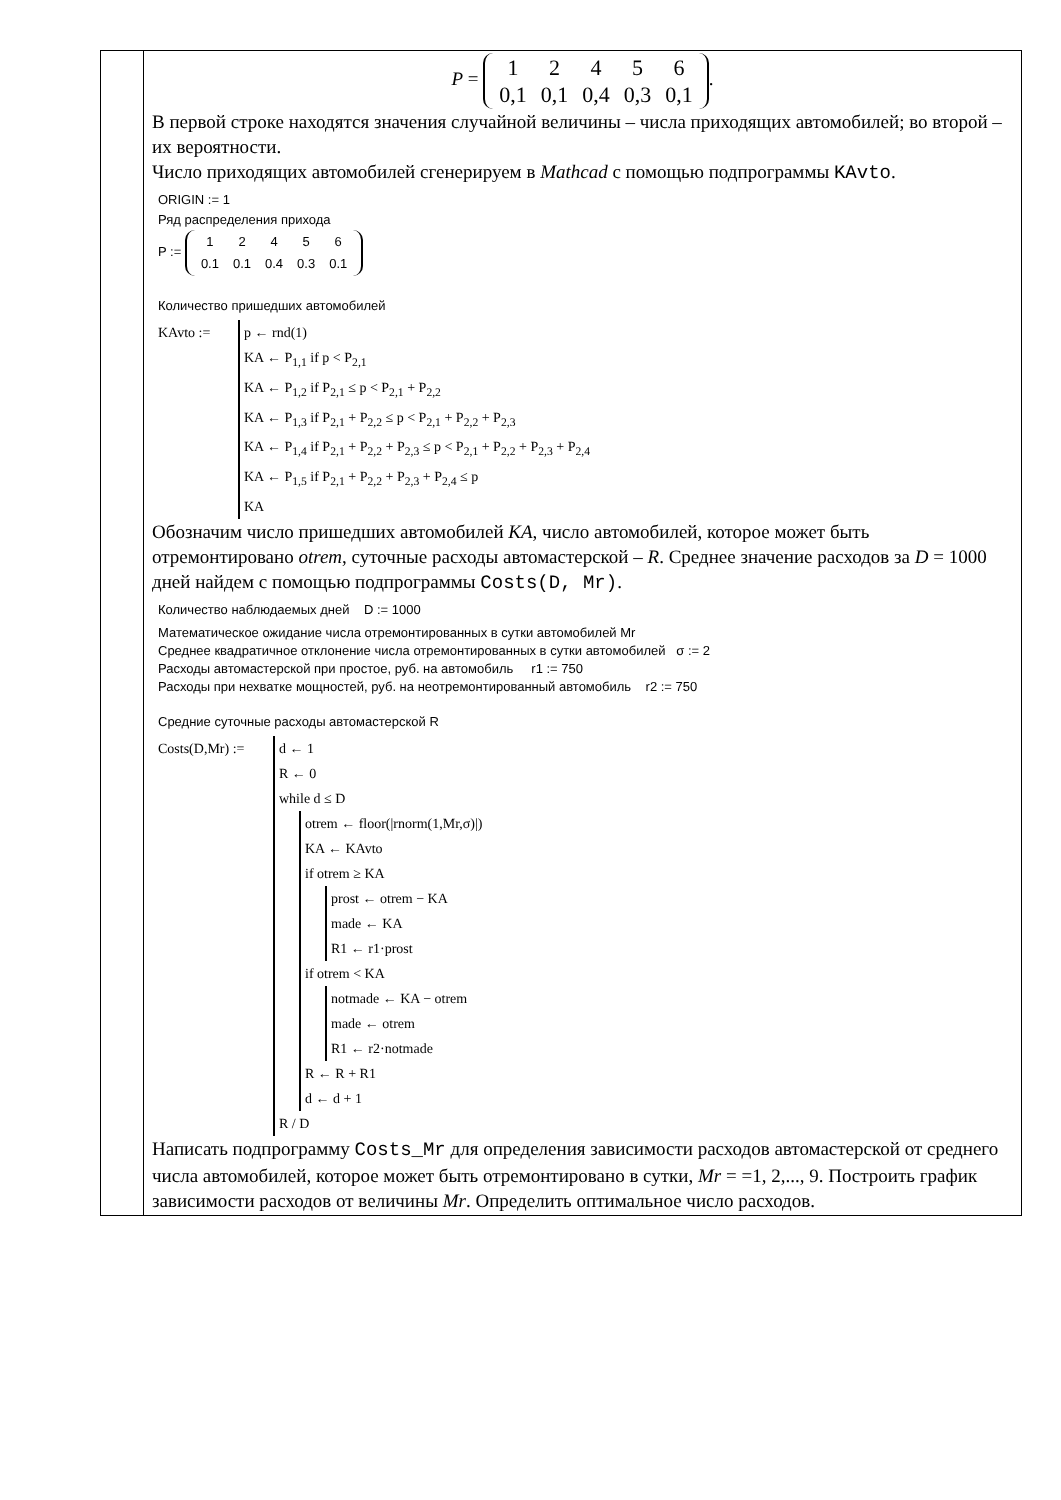| | P = / 1 / 2 / 4 / 5 / 6 / / 0,1 / 0,1 / 0,4 / 0,3 / 0,1 / . В первой строке находятся значения случайной величины – числа приходящих автомобилей; во второй – их вероятности. Число приходящих автомобилей сгенерируем в Mathcad с помощью подпрограммы KAvto . ORIGIN := 1 Ряд распределения прихода P := / 1 / 2 / 4 / 5 / 6 / / 0.1 / 0.1 / 0.4 / 0.3 / 0.1 / Количество пришедших автомобилей KAvto := p ← rnd(1) KA ← P<sub>1,1</sub> if p < P<sub>2,1</sub> KA ← P<sub>1,2</sub> if P<sub>2,1</sub> ≤ p < P<sub>2,1</sub> + P<sub>2,2</sub> KA ← P<sub>1,3</sub> if P<sub>2,1</sub> + P<sub>2,2</sub> ≤ p < P<sub>2,1</sub> + P<sub>2,2</sub> + P<sub>2,3</sub> KA ← P<sub>1,4</sub> if P<sub>2,1</sub> + P<sub>2,2</sub> + P<sub>2,3</sub> ≤ p < P<sub>2,1</sub> + P<sub>2,2</sub> + P<sub>2,3</sub> + P<sub>2,4</sub> KA ← P<sub>1,5</sub> if P<sub>2,1</sub> + P<sub>2,2</sub> + P<sub>2,3</sub> + P<sub>2,4</sub> ≤ p KA Обозначим число пришедших автомобилей KA , число автомобилей, которое может быть отремонтировано otrem , суточные расходы автомастерской – R . Среднее значение расходов за D = 1000 дней найдем с помощью подпрограммы Costs(D, Mr) . Количество наблюдаемых дней D := 1000 Математическое ожидание числа отремонтированных в сутки автомобилей Mr Среднее квадратичное отклонение числа отремонтированных в сутки автомобилей σ := 2 Расходы автомастерской при простое, руб. на автомобиль r1 := 750 Расходы при нехватке мощностей, руб. на неотремонтированный автомобиль r2 := 750 Средние суточные расходы автомастерской R Costs(D,Mr) := d ← 1 R ← 0 while d ≤ D otrem ← floor(/rnorm(1,Mr,σ)/) KA ← KAvto if otrem ≥ KA prost ← otrem − KA made ← KA R1 ← r1·prost if otrem < KA notmade ← KA − otrem made ← otrem R1 ← r2·notmade R ← R + R1 d ← d + 1 R / D Написать подпрограмму Costs_Mr для определения зависимости расходов автомастерской от среднего числа автомобилей, которое может быть отремонтировано в сутки, Mr = =1, 2,..., 9. Построить график зависимости расходов от величины Mr . Определить оптимальное число расходов. |